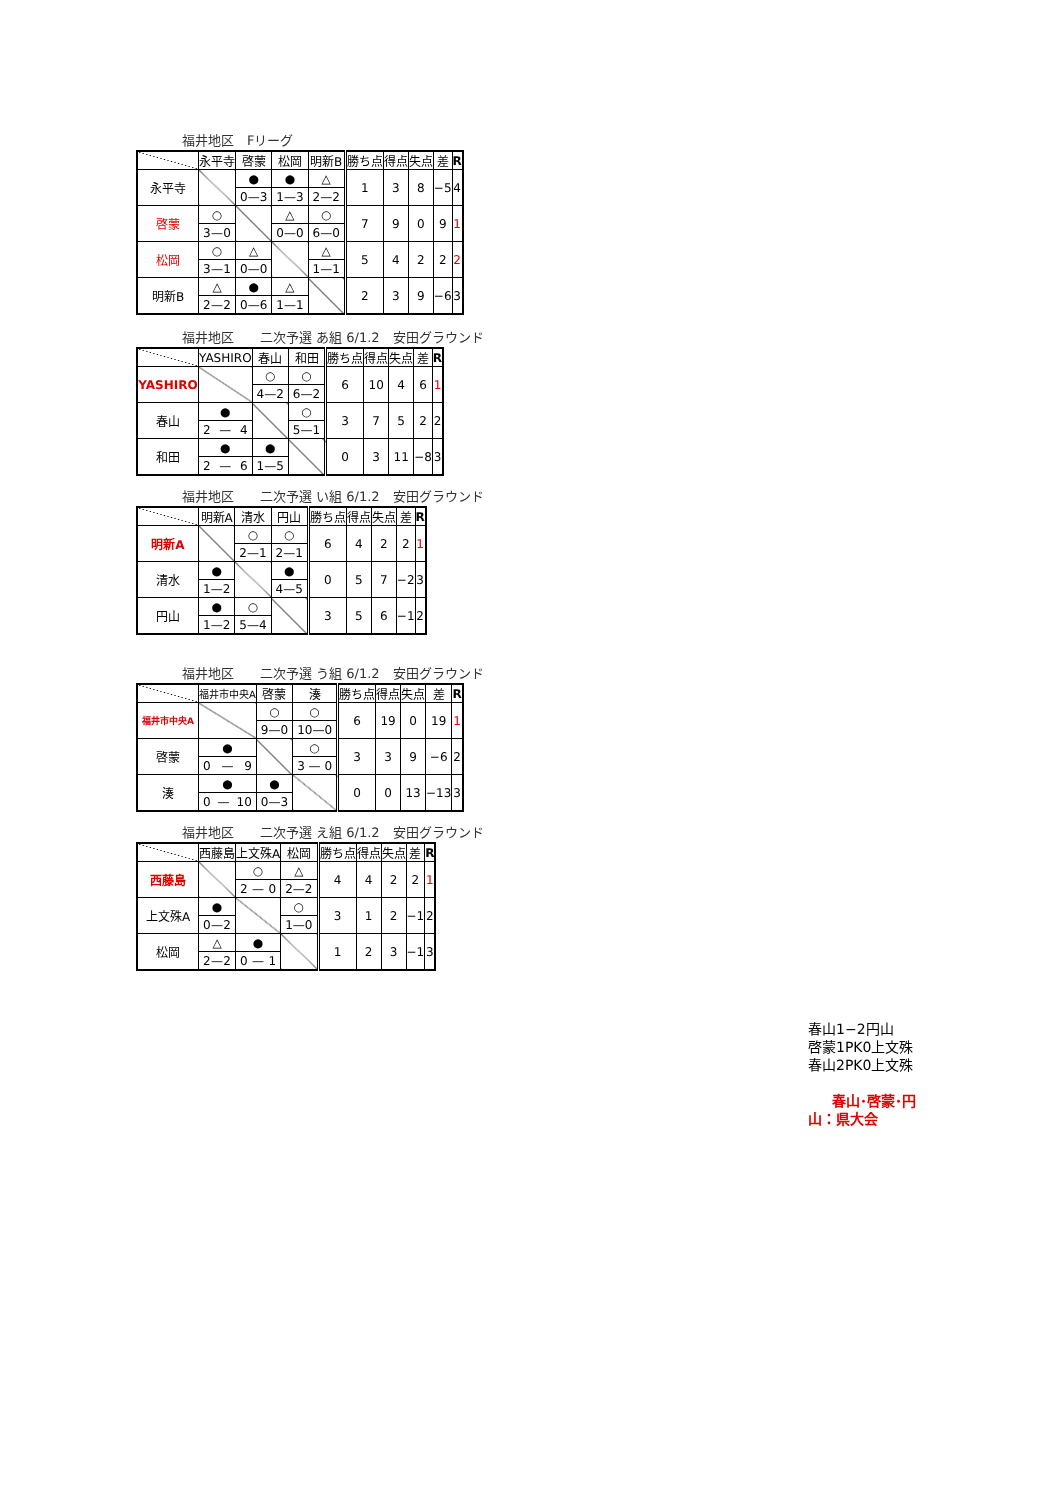福井地区　Fリーグ
| | 永平寺 | 啓蒙 | 松岡 | 明新B | 勝ち点 | 得点 | 失点 | 差 | R |
| --- | --- | --- | --- | --- | --- | --- | --- | --- | --- |
| 永平寺 | | ● | ● | △ | 1 | 3 | 8 | −5 | 4 |
| | | 0 — 3 | 1 — 3 | 2 — 2 | | | | | |
| 啓蒙 | ○ | | △ | ○ | 7 | 9 | 0 | 9 | 1 |
| | 3 — 0 | | 0 — 0 | 6 — 0 | | | | | |
| 松岡 | ○ | △ | | △ | 5 | 4 | 2 | 2 | 2 |
| | 3 — 1 | 0 — 0 | | 1 — 1 | | | | | |
| 明新B | △ | ● | △ | | 2 | 3 | 9 | −6 | 3 |
| | 2 — 2 | 0 — 6 | 1 — 1 | | | | | | |
福井地区　　二次予選 あ組 6/1.2　安田グラウンド
| | YASHIRO | 春山 | 和田 | 勝ち点 | 得点 | 失点 | 差 | R |
| --- | --- | --- | --- | --- | --- | --- | --- | --- |
| YASHIRO | | ○ | ○ | 6 | 10 | 4 | 6 | 1 |
| | | 4 — 2 | 6 — 2 | | | | | |
| 春山 | ● | | ○ | 3 | 7 | 5 | 2 | 2 |
| | 2 — 4 | | 5 — 1 | | | | | |
| 和田 | ● | ● | | 0 | 3 | 11 | −8 | 3 |
| | 2 — 6 | 1 — 5 | | | | | | |
福井地区　　二次予選 い組 6/1.2　安田グラウンド
| | 明新A | 清水 | 円山 | 勝ち点 | 得点 | 失点 | 差 | R |
| --- | --- | --- | --- | --- | --- | --- | --- | --- |
| 明新A | | ○ | ○ | 6 | 4 | 2 | 2 | 1 |
| | | 2 — 1 | 2 — 1 | | | | | |
| 清水 | ● | | ● | 0 | 5 | 7 | −2 | 3 |
| | 1 — 2 | | 4 — 5 | | | | | |
| 円山 | ● | ○ | | 3 | 5 | 6 | −1 | 2 |
| | 1 — 2 | 5 — 4 | | | | | | |
福井地区　　二次予選 う組 6/1.2　安田グラウンド
| | 福井市中央A | 啓蒙 | 湊 | 勝ち点 | 得点 | 失点 | 差 | R |
| --- | --- | --- | --- | --- | --- | --- | --- | --- |
| 福井市中央A | | ○ | ○ | 6 | 19 | 0 | 19 | 1 |
| | | 9 — 0 | 10 — 0 | | | | | |
| 啓蒙 | ● | | ○ | 3 | 3 | 9 | −6 | 2 |
| | 0 — 9 | | 3 — 0 | | | | | |
| 湊 | ● | ● | | 0 | 0 | 13 | −13 | 3 |
| | 0 — 10 | 0 — 3 | | | | | | |
福井地区　　二次予選 え組 6/1.2　安田グラウンド
| | 西藤島 | 上文殊A | 松岡 | 勝ち点 | 得点 | 失点 | 差 | R |
| --- | --- | --- | --- | --- | --- | --- | --- | --- |
| 西藤島 | | ○ | △ | 4 | 4 | 2 | 2 | 1 |
| | | 2 — 0 | 2 — 2 | | | | | |
| 上文殊A | ● | | ○ | 3 | 1 | 2 | −1 | 2 |
| | 0 — 2 | | 1 — 0 | | | | | |
| 松岡 | △ | ● | | 1 | 2 | 3 | −1 | 3 |
| | 2 — 2 | 0 — 1 | | | | | | |
春山1−2円山
啓蒙1PK0上文殊
春山2PK0上文殊
春山･啓蒙･円山：県大会